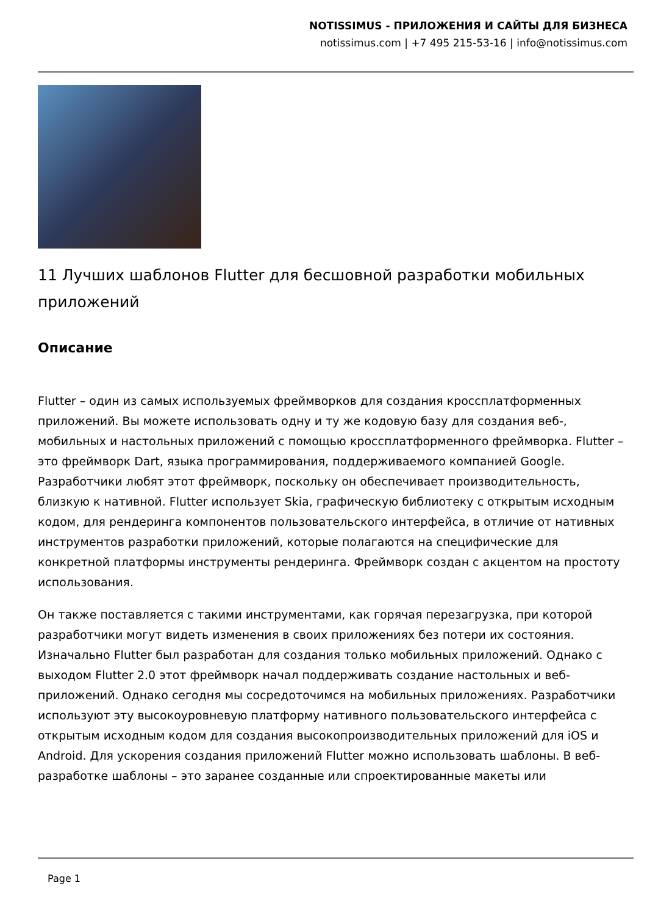NOTISSIMUS - ПРИЛОЖЕНИЯ И САЙТЫ ДЛЯ БИЗНЕСА
notissimus.com | +7 495 215-53-16 | info@notissimus.com
11 Лучших шаблонов Flutter для бесшовной разработки мобильных приложений
Описание
Flutter – один из самых используемых фреймворков для создания кроссплатформенных приложений. Вы можете использовать одну и ту же кодовую базу для создания веб-, мобильных и настольных приложений с помощью кроссплатформенного фреймворка. Flutter – это фреймворк Dart, языка программирования, поддерживаемого компанией Google. Разработчики любят этот фреймворк, поскольку он обеспечивает производительность, близкую к нативной. Flutter использует Skia, графическую библиотеку с открытым исходным кодом, для рендеринга компонентов пользовательского интерфейса, в отличие от нативных инструментов разработки приложений, которые полагаются на специфические для конкретной платформы инструменты рендеринга. Фреймворк создан с акцентом на простоту использования.
Он также поставляется с такими инструментами, как горячая перезагрузка, при которой разработчики могут видеть изменения в своих приложениях без потери их состояния. Изначально Flutter был разработан для создания только мобильных приложений. Однако с выходом Flutter 2.0 этот фреймворк начал поддерживать создание настольных и веб-приложений. Однако сегодня мы сосредоточимся на мобильных приложениях. Разработчики используют эту высокоуровневую платформу нативного пользовательского интерфейса с открытым исходным кодом для создания высокопроизводительных приложений для iOS и Android. Для ускорения создания приложений Flutter можно использовать шаблоны. В веб-разработке шаблоны – это заранее созданные или спроектированные макеты или
Page 1